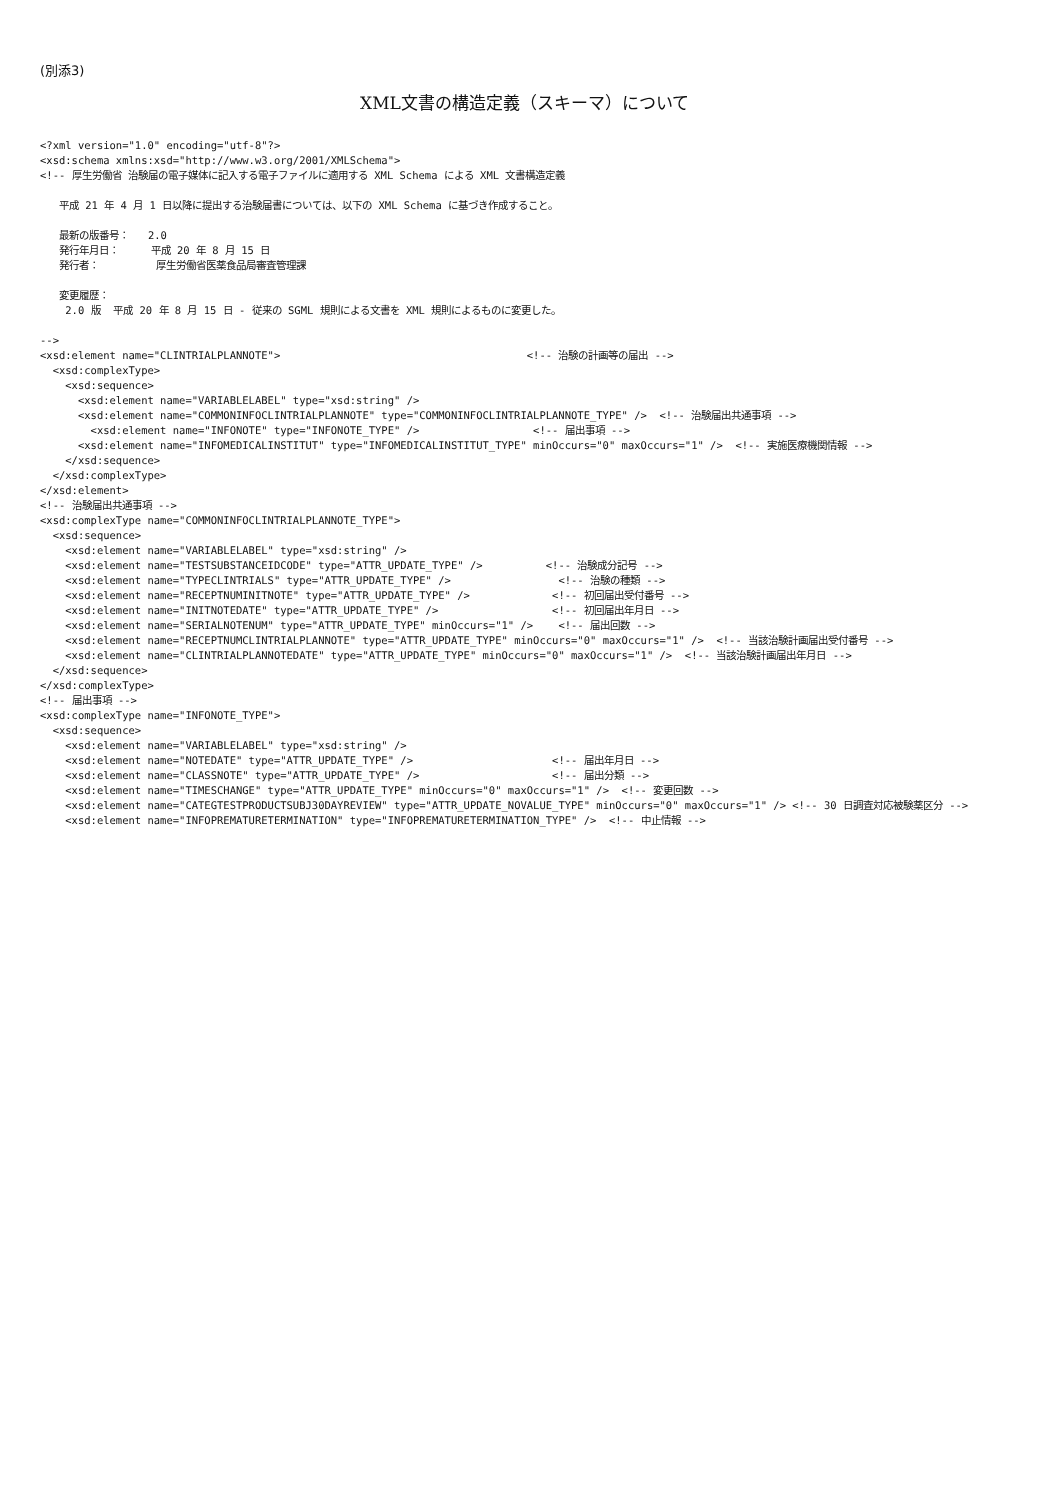(別添3)
XML文書の構造定義（スキーマ）について
<?xml version="1.0" encoding="utf-8"?>
<xsd:schema xmlns:xsd="http://www.w3.org/2001/XMLSchema">
<!-- 厚生労働省 治験届の電子媒体に記入する電子ファイルに適用する XML Schema による XML 文書構造定義

   平成 21 年 4 月 1 日以降に提出する治験届書については、以下の XML Schema に基づき作成すること。

   最新の版番号：   2.0
   発行年月日：     平成 20 年 8 月 15 日
   発行者：         厚生労働省医薬食品局審査管理課

   変更履歴：
    2.0 版  平成 20 年 8 月 15 日 - 従来の SGML 規則による文書を XML 規則によるものに変更した。

-->
<xsd:element name="CLINTRIALPLANNOTE">                                       <!-- 治験の計画等の届出 -->
  <xsd:complexType>
    <xsd:sequence>
      <xsd:element name="VARIABLELABEL" type="xsd:string" />
      <xsd:element name="COMMONINFOCLINTRIALPLANNOTE" type="COMMONINFOCLINTRIALPLANNOTE_TYPE" />  <!-- 治験届出共通事項 -->
        <xsd:element name="INFONOTE" type="INFONOTE_TYPE" />                  <!-- 届出事項 -->
      <xsd:element name="INFOMEDICALINSTITUT" type="INFOMEDICALINSTITUT_TYPE" minOccurs="0" maxOccurs="1" />  <!-- 実施医療機関情報 -->
    </xsd:sequence>
  </xsd:complexType>
</xsd:element>
<!-- 治験届出共通事項 -->
<xsd:complexType name="COMMONINFOCLINTRIALPLANNOTE_TYPE">
  <xsd:sequence>
    <xsd:element name="VARIABLELABEL" type="xsd:string" />
    <xsd:element name="TESTSUBSTANCEIDCODE" type="ATTR_UPDATE_TYPE" />          <!-- 治験成分記号 -->
    <xsd:element name="TYPECLINTRIALS" type="ATTR_UPDATE_TYPE" />                 <!-- 治験の種類 -->
    <xsd:element name="RECEPTNUMINITNOTE" type="ATTR_UPDATE_TYPE" />             <!-- 初回届出受付番号 -->
    <xsd:element name="INITNOTEDATE" type="ATTR_UPDATE_TYPE" />                  <!-- 初回届出年月日 -->
    <xsd:element name="SERIALNOTENUM" type="ATTR_UPDATE_TYPE" minOccurs="1" />    <!-- 届出回数 -->
    <xsd:element name="RECEPTNUMCLINTRIALPLANNOTE" type="ATTR_UPDATE_TYPE" minOccurs="0" maxOccurs="1" />  <!-- 当該治験計画届出受付番号 -->
    <xsd:element name="CLINTRIALPLANNOTEDATE" type="ATTR_UPDATE_TYPE" minOccurs="0" maxOccurs="1" />  <!-- 当該治験計画届出年月日 -->
  </xsd:sequence>
</xsd:complexType>
<!-- 届出事項 -->
<xsd:complexType name="INFONOTE_TYPE">
  <xsd:sequence>
    <xsd:element name="VARIABLELABEL" type="xsd:string" />
    <xsd:element name="NOTEDATE" type="ATTR_UPDATE_TYPE" />                      <!-- 届出年月日 -->
    <xsd:element name="CLASSNOTE" type="ATTR_UPDATE_TYPE" />                     <!-- 届出分類 -->
    <xsd:element name="TIMESCHANGE" type="ATTR_UPDATE_TYPE" minOccurs="0" maxOccurs="1" />  <!-- 変更回数 -->
    <xsd:element name="CATEGTESTPRODUCTSUBJ30DAYREVIEW" type="ATTR_UPDATE_NOVALUE_TYPE" minOccurs="0" maxOccurs="1" /> <!-- 30 日調査対応被験薬区分 -->
    <xsd:element name="INFOPREMATURETERMINATION" type="INFOPREMATURETERMINATION_TYPE" />  <!-- 中止情報 -->